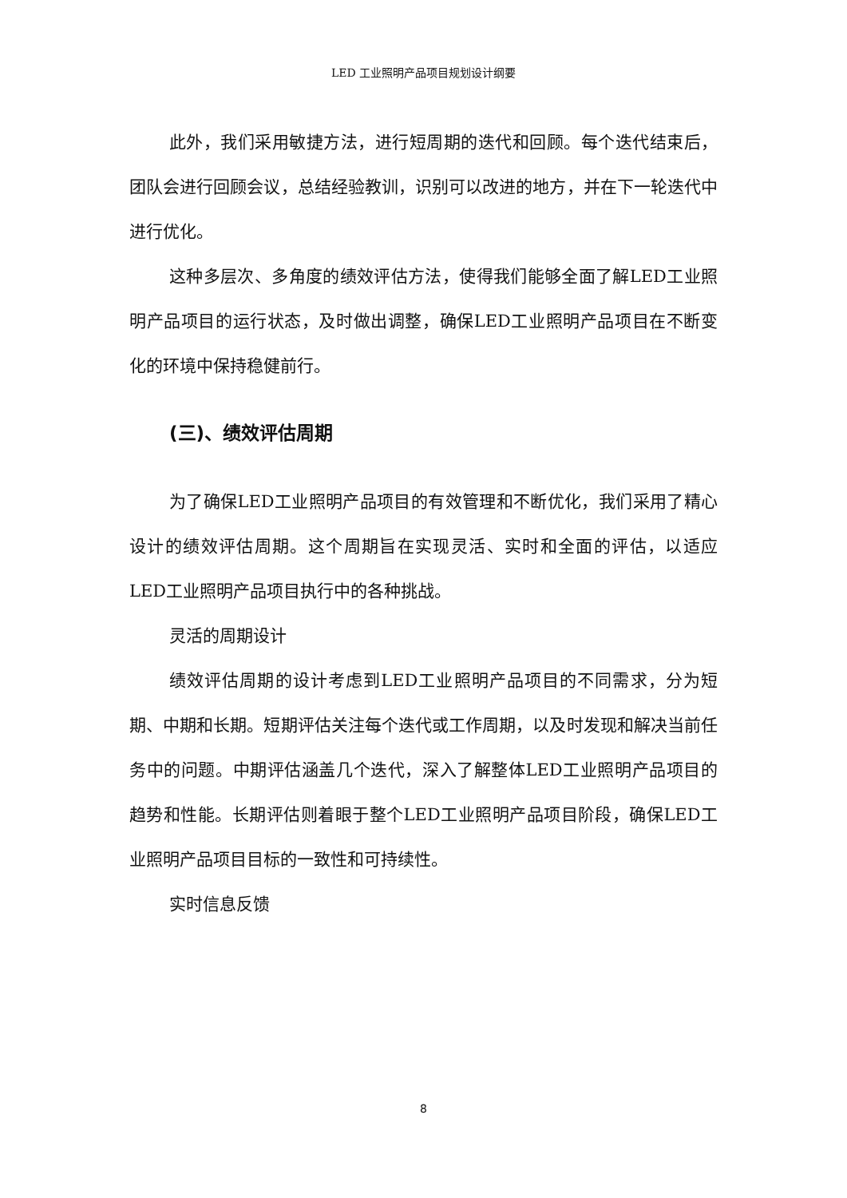LED 工业照明产品项目规划设计纲要
此外，我们采用敏捷方法，进行短周期的迭代和回顾。每个迭代结束后，团队会进行回顾会议，总结经验教训，识别可以改进的地方，并在下一轮迭代中进行优化。
这种多层次、多角度的绩效评估方法，使得我们能够全面了解LED工业照明产品项目的运行状态，及时做出调整，确保LED工业照明产品项目在不断变化的环境中保持稳健前行。
(三)、绩效评估周期
为了确保LED工业照明产品项目的有效管理和不断优化，我们采用了精心设计的绩效评估周期。这个周期旨在实现灵活、实时和全面的评估，以适应LED工业照明产品项目执行中的各种挑战。
灵活的周期设计
绩效评估周期的设计考虑到LED工业照明产品项目的不同需求，分为短期、中期和长期。短期评估关注每个迭代或工作周期，以及时发现和解决当前任务中的问题。中期评估涵盖几个迭代，深入了解整体LED工业照明产品项目的趋势和性能。长期评估则着眼于整个LED工业照明产品项目阶段，确保LED工业照明产品项目目标的一致性和可持续性。
实时信息反馈
8